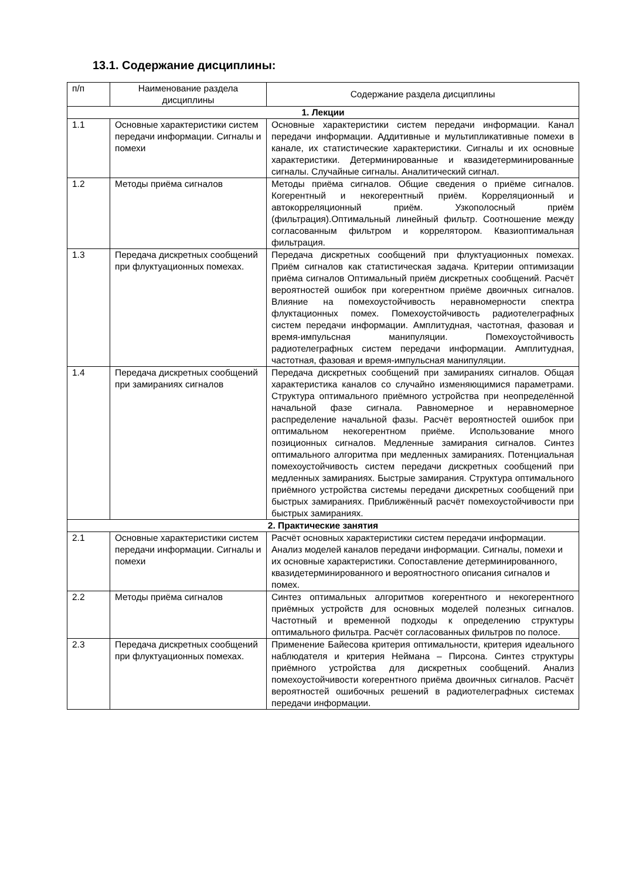13.1. Содержание дисциплины:
| п/п | Наименование раздела дисциплины | Содержание раздела дисциплины |
| --- | --- | --- |
| 1. Лекции | | |
| 1.1 | Основные характеристики систем передачи информации. Сигналы и помехи | Основные характеристики систем передачи информации. Канал передачи информации. Аддитивные и мультипликативные помехи в канале, их статистические характеристики. Сигналы и их основные характеристики. Детерминированные и квазидетерминированные сигналы. Случайные сигналы. Аналитический сигнал. |
| 1.2 | Методы приёма сигналов | Методы приёма сигналов. Общие сведения о приёме сигналов. Когерентный и некогерентный приём. Корреляционный и автокорреляционный приём. Узкополосный приём (фильтрация).Оптимальный линейный фильтр. Соотношение между согласованным фильтром и коррелятором. Квазиоптимальная фильтрация. |
| 1.3 | Передача дискретных сообщений при флуктуационных помехах. | Передача дискретных сообщений при флуктуационных помехах. Приём сигналов как статистическая задача. Критерии оптимизации приёма сигналов Оптимальный приём дискретных сообщений. Расчёт вероятностей ошибок при когерентном приёме двоичных сигналов. Влияние на помехоустойчивость неравномерности спектра флуктационных помех. Помехоустойчивость радиотелеграфных систем передачи информации. Амплитудная, частотная, фазовая и время-импульсная манипуляции. Помехоустойчивость радиотелеграфных систем передачи информации. Амплитудная, частотная, фазовая и время-импульсная манипуляции. |
| 1.4 | Передача дискретных сообщений при замираниях сигналов | Передача дискретных сообщений при замираниях сигналов. Общая характеристика каналов со случайно изменяющимися параметрами. Структура оптимального приёмного устройства при неопределённой начальной фазе сигнала. Равномерное и неравномерное распределение начальной фазы. Расчёт вероятностей ошибок при оптимальном некогерентном приёме. Использование много позиционных сигналов. Медленные замирания сигналов. Синтез оптимального алгоритма при медленных замираниях. Потенциальная помехоустойчивость систем передачи дискретных сообщений при медленных замираниях. Быстрые замирания. Структура оптимального приёмного устройства системы передачи дискретных сообщений при быстрых замираниях. Приближённый расчёт помехоустойчивости при быстрых замираниях. |
| 2. Практические занятия | | |
| 2.1 | Основные характеристики систем передачи информации. Сигналы и помехи | Расчёт основных характеристики систем передачи информации. Анализ моделей каналов передачи информации. Сигналы, помехи и их основные характеристики. Сопоставление детерминированного, квазидетерминированного и вероятностного описания сигналов и помех. |
| 2.2 | Методы приёма сигналов | Синтез оптимальных алгоритмов когерентного и некогерентного приёмных устройств для основных моделей полезных сигналов. Частотный и временной подходы к определению структуры оптимального фильтра. Расчёт согласованных фильтров по полосе. |
| 2.3 | Передача дискретных сообщений при флуктуационных помехах. | Применение Байесова критерия оптимальности, критерия идеального наблюдателя и критерия Неймана – Пирсона. Синтез структуры приёмного устройства для дискретных сообщений. Анализ помехоустойчивости когерентного приёма двоичных сигналов. Расчёт вероятностей ошибочных решений в радиотелеграфных системах передачи информации. |